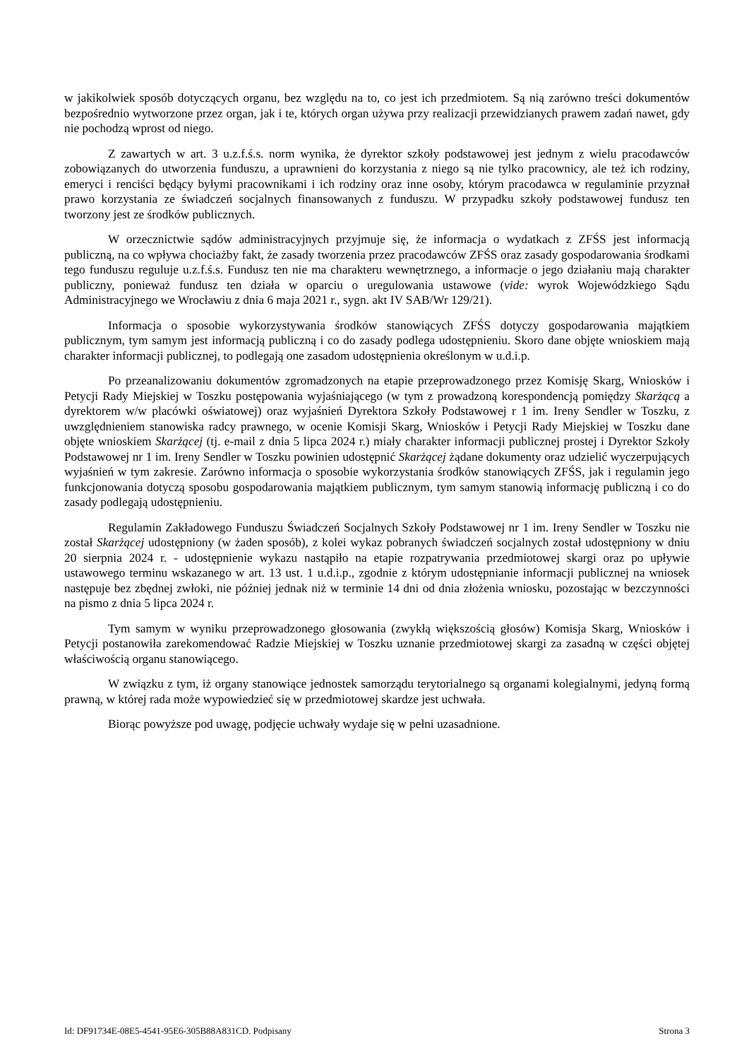w jakikolwiek sposób dotyczących organu, bez względu na to, co jest ich przedmiotem. Są nią zarówno treści dokumentów bezpośrednio wytworzone przez organ, jak i te, których organ używa przy realizacji przewidzianych prawem zadań nawet, gdy nie pochodzą wprost od niego.
Z zawartych w art. 3 u.z.f.ś.s. norm wynika, że dyrektor szkoły podstawowej jest jednym z wielu pracodawców zobowiązanych do utworzenia funduszu, a uprawnieni do korzystania z niego są nie tylko pracownicy, ale też ich rodziny, emeryci i renciści będący byłymi pracownikami i ich rodziny oraz inne osoby, którym pracodawca w regulaminie przyznał prawo korzystania ze świadczeń socjalnych finansowanych z funduszu. W przypadku szkoły podstawowej fundusz ten tworzony jest ze środków publicznych.
W orzecznictwie sądów administracyjnych przyjmuje się, że informacja o wydatkach z ZFŚS jest informacją publiczną, na co wpływa chociażby fakt, że zasady tworzenia przez pracodawców ZFŚS oraz zasady gospodarowania środkami tego funduszu reguluje u.z.f.ś.s. Fundusz ten nie ma charakteru wewnętrznego, a informacje o jego działaniu mają charakter publiczny, ponieważ fundusz ten działa w oparciu o uregulowania ustawowe (vide: wyrok Wojewódzkiego Sądu Administracyjnego we Wrocławiu z dnia 6 maja 2021 r., sygn. akt IV SAB/Wr 129/21).
Informacja o sposobie wykorzystywania środków stanowiących ZFŚS dotyczy gospodarowania majątkiem publicznym, tym samym jest informacją publiczną i co do zasady podlega udostępnieniu. Skoro dane objęte wnioskiem mają charakter informacji publicznej, to podlegają one zasadom udostępnienia określonym w u.d.i.p.
Po przeanalizowaniu dokumentów zgromadzonych na etapie przeprowadzonego przez Komisję Skarg, Wniosków i Petycji Rady Miejskiej w Toszku postępowania wyjaśniającego (w tym z prowadzoną korespondencją pomiędzy Skarżącą a dyrektorem w/w placówki oświatowej) oraz wyjaśnień Dyrektora Szkoły Podstawowej r 1 im. Ireny Sendler w Toszku, z uwzględnieniem stanowiska radcy prawnego, w ocenie Komisji Skarg, Wniosków i Petycji Rady Miejskiej w Toszku dane objęte wnioskiem Skarżącej (tj. e-mail z dnia 5 lipca 2024 r.) miały charakter informacji publicznej prostej i Dyrektor Szkoły Podstawowej nr 1 im. Ireny Sendler w Toszku powinien udostępnić Skarżącej żądane dokumenty oraz udzielić wyczerpujących wyjaśnień w tym zakresie. Zarówno informacja o sposobie wykorzystania środków stanowiących ZFŚS, jak i regulamin jego funkcjonowania dotyczą sposobu gospodarowania majątkiem publicznym, tym samym stanowią informację publiczną i co do zasady podlegają udostępnieniu.
Regulamin Zakładowego Funduszu Świadczeń Socjalnych Szkoły Podstawowej nr 1 im. Ireny Sendler w Toszku nie został Skarżącej udostępniony (w żaden sposób), z kolei wykaz pobranych świadczeń socjalnych został udostępniony w dniu 20 sierpnia 2024 r. - udostępnienie wykazu nastąpiło na etapie rozpatrywania przedmiotowej skargi oraz po upływie ustawowego terminu wskazanego w art. 13 ust. 1 u.d.i.p., zgodnie z którym udostępnianie informacji publicznej na wniosek następuje bez zbędnej zwłoki, nie później jednak niż w terminie 14 dni od dnia złożenia wniosku, pozostając w bezczynności na pismo z dnia 5 lipca 2024 r.
Tym samym w wyniku przeprowadzonego głosowania (zwykłą większością głosów) Komisja Skarg, Wniosków i Petycji postanowiła zarekomendować Radzie Miejskiej w Toszku uznanie przedmiotowej skargi za zasadną w części objętej właściwością organu stanowiącego.
W związku z tym, iż organy stanowiące jednostek samorządu terytorialnego są organami kolegialnymi, jedyną formą prawną, w której rada może wypowiedzieć się w przedmiotowej skardze jest uchwała.
Biorąc powyższe pod uwagę, podjęcie uchwały wydaje się w pełni uzasadnione.
Id: DF91734E-08E5-4541-95E6-305B88A831CD. Podpisany Strona 3